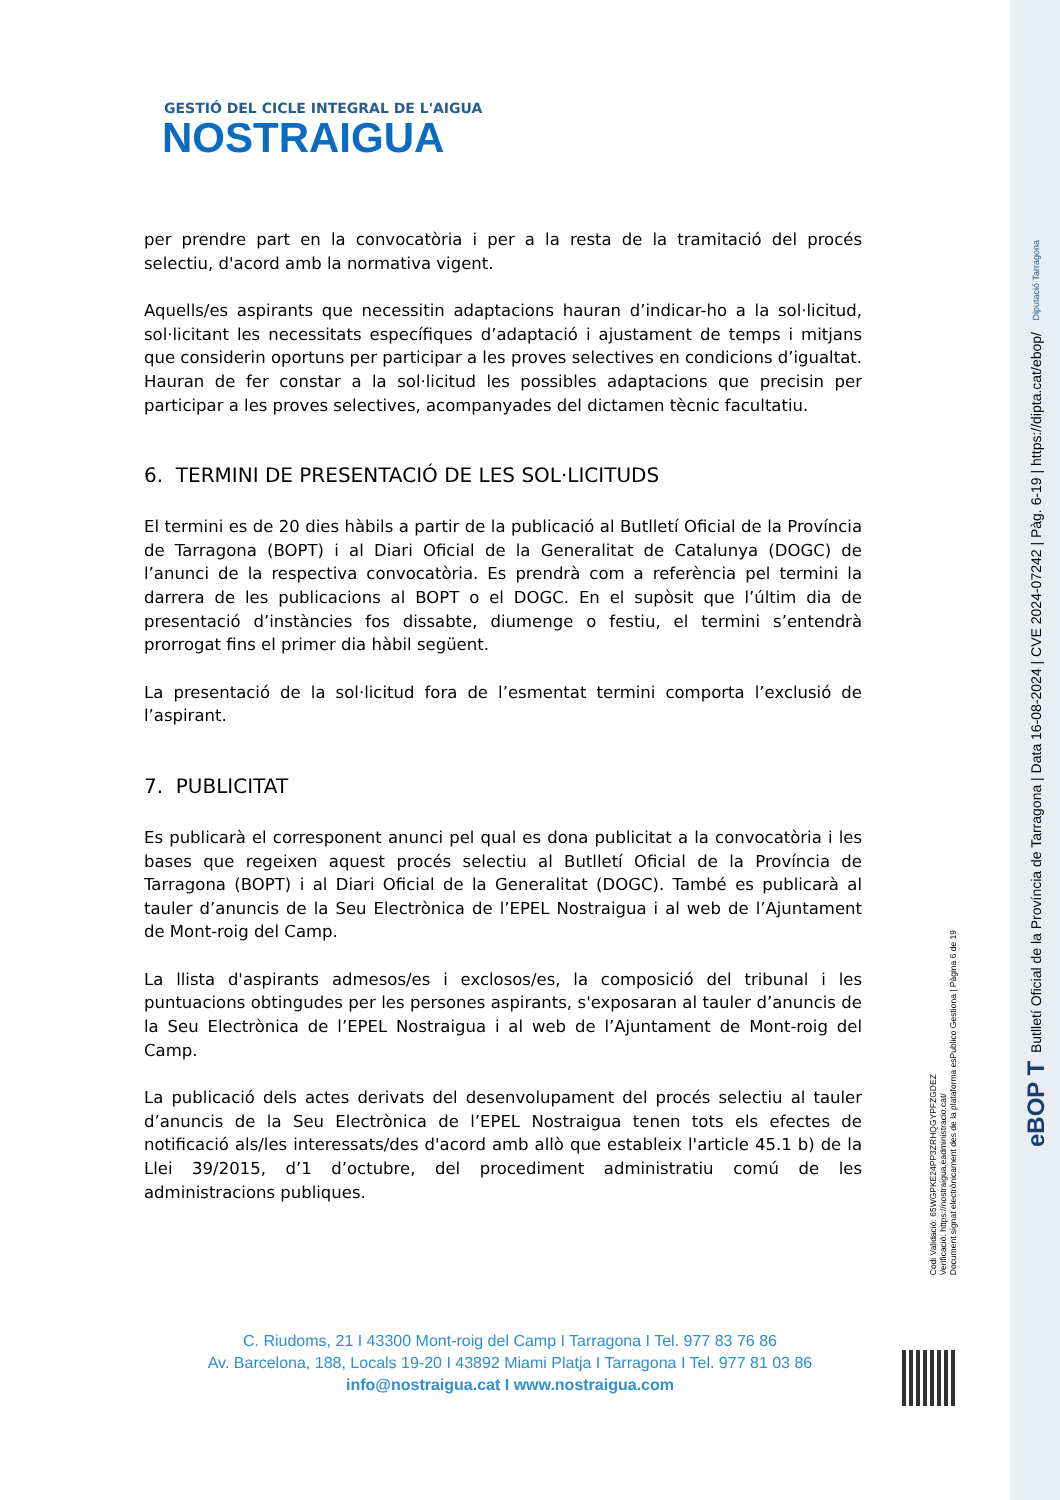GESTIÓ DEL CICLE INTEGRAL DE L'AIGUA
NOSTRAIGUA
per prendre part en la convocatòria i per a la resta de la tramitació del procés selectiu, d'acord amb la normativa vigent.
Aquells/es aspirants que necessitin adaptacions hauran d’indicar-ho a la sol·licitud, sol·licitant les necessitats específiques d’adaptació i ajustament de temps i mitjans que considerin oportuns per participar a les proves selectives en condicions d’igualtat. Hauran de fer constar a la sol·licitud les possibles adaptacions que precisin per participar a les proves selectives, acompanyades del dictamen tècnic facultatiu.
6. TERMINI DE PRESENTACIÓ DE LES SOL·LICITUDS
El termini es de 20 dies hàbils a partir de la publicació al Butlletí Oficial de la Província de Tarragona (BOPT) i al Diari Oficial de la Generalitat de Catalunya (DOGC) de l’anunci de la respectiva convocatòria. Es prendrà com a referència pel termini la darrera de les publicacions al BOPT o el DOGC. En el supòsit que l’últim dia de presentació d’instàncies fos dissabte, diumenge o festiu, el termini s’entendrà prorrogat fins el primer dia hàbil següent.
La presentació de la sol·licitud fora de l’esmentat termini comporta l’exclusió de l’aspirant.
7. PUBLICITAT
Es publicarà el corresponent anunci pel qual es dona publicitat a la convocatòria i les bases que regeixen aquest procés selectiu al Butlletí Oficial de la Província de Tarragona (BOPT) i al Diari Oficial de la Generalitat (DOGC). També es publicarà al tauler d’anuncis de la Seu Electrònica de l’EPEL Nostraigua i al web de l’Ajuntament de Mont-roig del Camp.
La llista d'aspirants admesos/es i exclosos/es, la composició del tribunal i les puntuacions obtingudes per les persones aspirants, s'exposaran al tauler d’anuncis de la Seu Electrònica de l’EPEL Nostraigua i al web de l’Ajuntament de Mont-roig del Camp.
La publicació dels actes derivats del desenvolupament del procés selectiu al tauler d’anuncis de la Seu Electrònica de l’EPEL Nostraigua tenen tots els efectes de notificació als/les interessats/des d'acord amb allò que estableix l'article 45.1 b) de la Llei 39/2015, d’1 d’octubre, del procediment administratiu comú de les administracions publiques.
C. Riudoms, 21 I 43300 Mont-roig del Camp I Tarragona I Tel. 977 83 76 86
Av. Barcelona, 188, Locals 19-20 I 43892 Miami Platja I Tarragona I Tel. 977 81 03 86
info@nostraigua.cat I www.nostraigua.com
Codi Validació: 65WGPKE24PP3ZRHQGYPFZGDEZ
Verificació: https://nostraigua.eadministracio.cat/
Document signat electrònicament des de la plataforma esPublico Gestiona | Pàgina 6 de 19
eBOP T Butlletí Oficial de la Província de Tarragona | Data 16-08-2024 | CVE 2024-07242 | Pàg. 6-19 | https://dipta.cat/ebop/ Diputació Tarragona